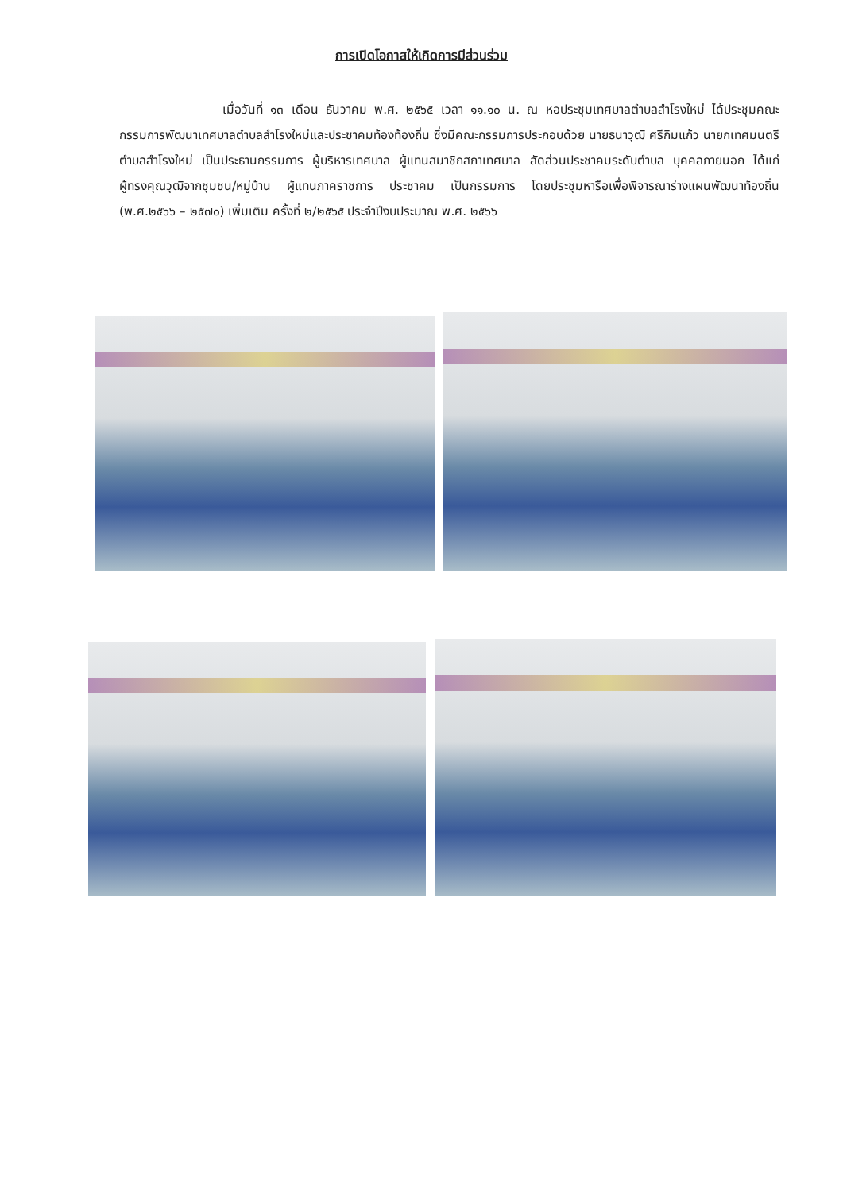การเปิดโอกาสให้เกิดการมีส่วนร่วม
เมื่อวันที่ ๑๓ เดือน ธันวาคม พ.ศ. ๒๕๖๕ เวลา ๑๑.๑๐ น. ณ หอประชุมเทศบาลตำบลสำโรงใหม่ ได้ประชุมคณะกรรมการพัฒนาเทศบาลตำบลสำโรงใหม่และประชาคมท้องท้องถิ่น ซึ่งมีคณะกรรมการประกอบด้วย นายธนาวุฒิ ศรีกิมแก้ว นายกเทศมนตรีตำบลสำโรงใหม่ เป็นประธานกรรมการ ผู้บริหารเทศบาล ผู้แทนสมาชิกสภาเทศบาล สัดส่วนประชาคมระดับตำบล บุคคลภายนอก ได้แก่ ผู้ทรงคุณวุฒิจากชุมชน/หมู่บ้าน ผู้แทนภาคราชการ ประชาคม เป็นกรรมการ โดยประชุมหารือเพื่อพิจารณาร่างแผนพัฒนาท้องถิ่น (พ.ศ.๒๕๖๖ – ๒๕๗๐) เพิ่มเติม ครั้งที่ ๒/๒๕๖๕ ประจำปีงบประมาณ พ.ศ. ๒๕๖๖